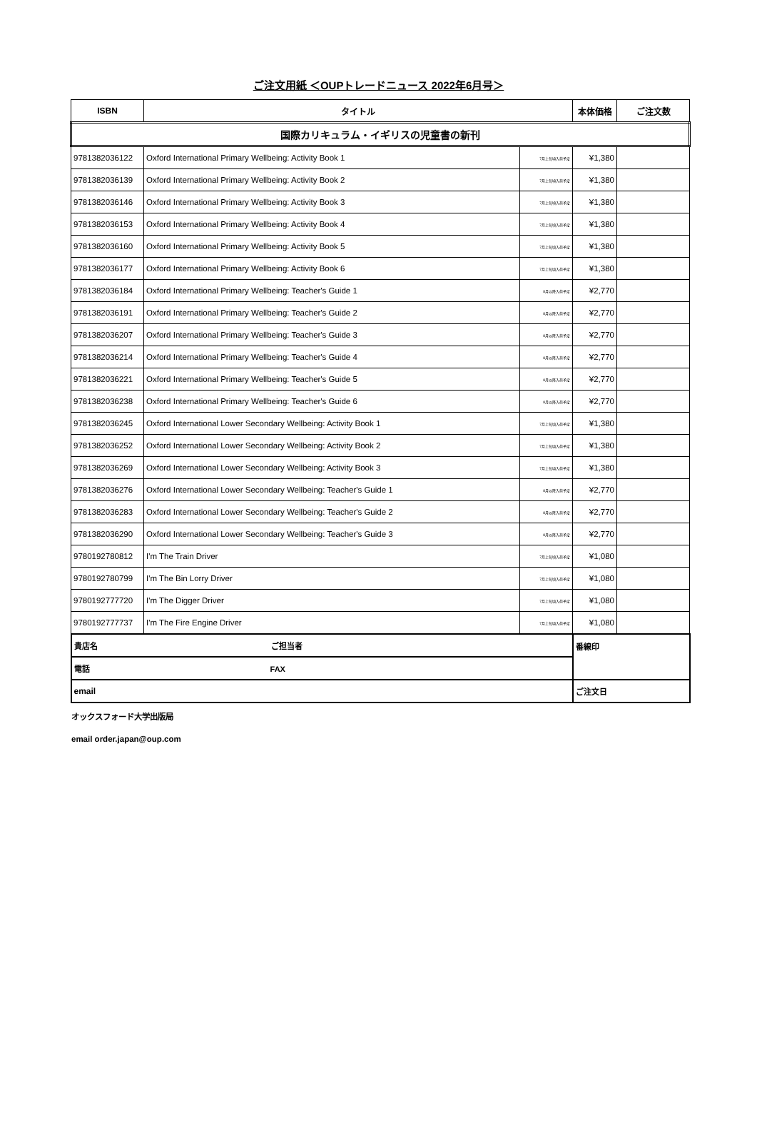ご注文用紙 ＜OUPトレードニュース 2022年6月号＞
| ISBN | タイトル | | 本体価格 | ご注文数 |
| --- | --- | --- | --- | --- |
| 国際カリキュラム・イギリスの児童書の新刊 | | | | |
| 9781382036122 | Oxford International Primary Wellbeing: Activity Book 1 | 7月上旬頃入荷予定 | ¥1,380 | |
| 9781382036139 | Oxford International Primary Wellbeing: Activity Book 2 | 7月上旬頃入荷予定 | ¥1,380 | |
| 9781382036146 | Oxford International Primary Wellbeing: Activity Book 3 | 7月上旬頃入荷予定 | ¥1,380 | |
| 9781382036153 | Oxford International Primary Wellbeing: Activity Book 4 | 7月上旬頃入荷予定 | ¥1,380 | |
| 9781382036160 | Oxford International Primary Wellbeing: Activity Book 5 | 7月上旬頃入荷予定 | ¥1,380 | |
| 9781382036177 | Oxford International Primary Wellbeing: Activity Book 6 | 7月上旬頃入荷予定 | ¥1,380 | |
| 9781382036184 | Oxford International Primary Wellbeing: Teacher's Guide 1 | 8月以降入荷予定 | ¥2,770 | |
| 9781382036191 | Oxford International Primary Wellbeing: Teacher's Guide 2 | 8月以降入荷予定 | ¥2,770 | |
| 9781382036207 | Oxford International Primary Wellbeing: Teacher's Guide 3 | 8月以降入荷予定 | ¥2,770 | |
| 9781382036214 | Oxford International Primary Wellbeing: Teacher's Guide 4 | 8月以降入荷予定 | ¥2,770 | |
| 9781382036221 | Oxford International Primary Wellbeing: Teacher's Guide 5 | 8月以降入荷予定 | ¥2,770 | |
| 9781382036238 | Oxford International Primary Wellbeing: Teacher's Guide 6 | 8月以降入荷予定 | ¥2,770 | |
| 9781382036245 | Oxford International Lower Secondary Wellbeing: Activity Book 1 | 7月上旬頃入荷予定 | ¥1,380 | |
| 9781382036252 | Oxford International Lower Secondary Wellbeing: Activity Book 2 | 7月上旬頃入荷予定 | ¥1,380 | |
| 9781382036269 | Oxford International Lower Secondary Wellbeing: Activity Book 3 | 7月上旬頃入荷予定 | ¥1,380 | |
| 9781382036276 | Oxford International Lower Secondary Wellbeing: Teacher's Guide 1 | 8月以降入荷予定 | ¥2,770 | |
| 9781382036283 | Oxford International Lower Secondary Wellbeing: Teacher's Guide 2 | 8月以降入荷予定 | ¥2,770 | |
| 9781382036290 | Oxford International Lower Secondary Wellbeing: Teacher's Guide 3 | 8月以降入荷予定 | ¥2,770 | |
| 9780192780812 | I'm The Train Driver | 7月上旬頃入荷予定 | ¥1,080 | |
| 9780192780799 | I'm The Bin Lorry Driver | 7月上旬頃入荷予定 | ¥1,080 | |
| 9780192777720 | I'm The Digger Driver | 7月上旬頃入荷予定 | ¥1,080 | |
| 9780192777737 | I'm The Fire Engine Driver | 7月上旬頃入荷予定 | ¥1,080 | |
| 貴店名 ご担当者 | | | 番線印 | |
| 電話 FAX | | | | |
| email | | | ご注文日 | |
オックスフォード大学出版局
email order.japan@oup.com